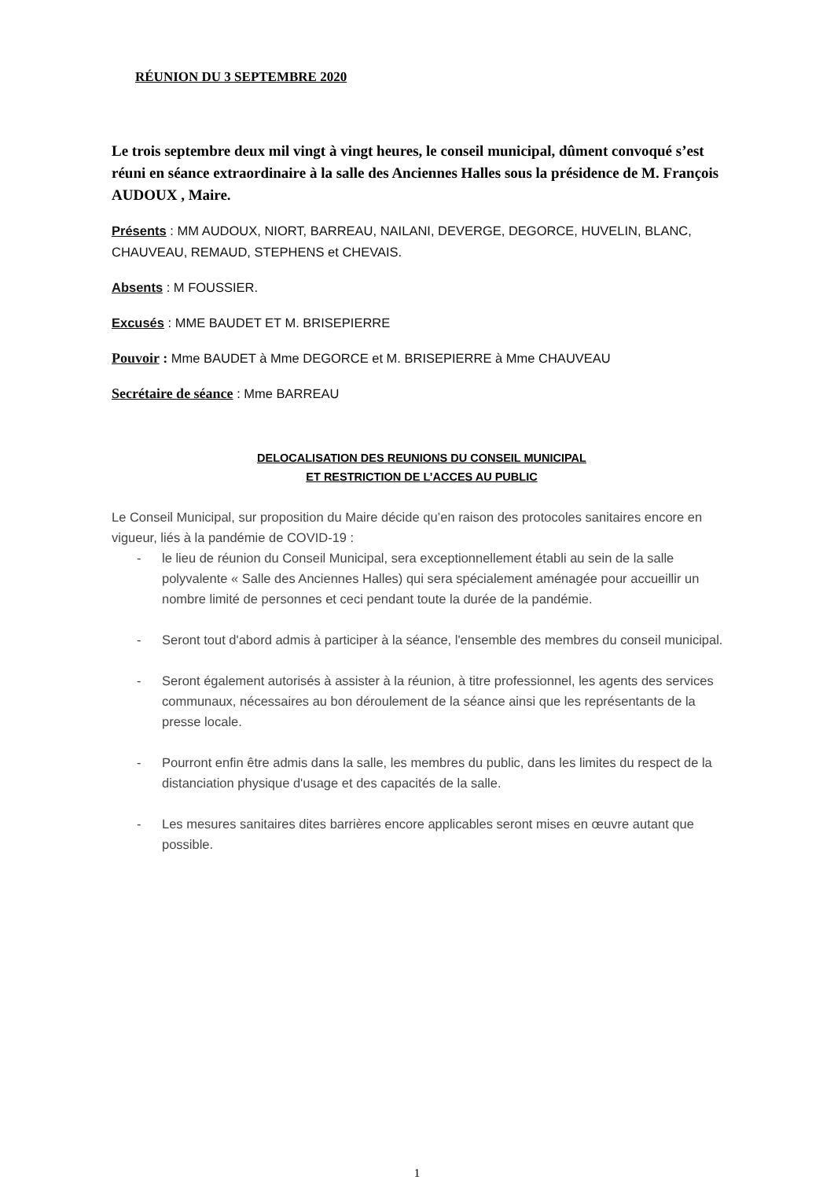RÉUNION DU 3 SEPTEMBRE 2020
Le trois septembre deux mil vingt à vingt heures, le conseil municipal, dûment convoqué s’est réuni en séance extraordinaire à la salle des Anciennes Halles sous la présidence de M. François AUDOUX , Maire.
Présents : MM AUDOUX, NIORT, BARREAU, NAILANI, DEVERGE, DEGORCE, HUVELIN, BLANC, CHAUVEAU, REMAUD, STEPHENS et CHEVAIS.
Absents : M FOUSSIER.
Excusés : MME BAUDET ET M. BRISEPIERRE
Pouvoir : Mme BAUDET à Mme DEGORCE et M. BRISEPIERRE à Mme CHAUVEAU
Secrétaire de séance : Mme BARREAU
DELOCALISATION DES REUNIONS DU CONSEIL MUNICIPAL
ET RESTRICTION DE L’ACCES AU PUBLIC
Le Conseil Municipal, sur proposition du Maire décide qu’en raison des protocoles sanitaires encore en vigueur, liés à la pandémie de COVID-19 :
- le lieu de réunion du Conseil Municipal, sera exceptionnellement établi au sein de la salle polyvalente « Salle des Anciennes Halles) qui sera spécialement aménagée pour accueillir un nombre limité de personnes et ceci pendant toute la durée de la pandémie.
- Seront tout d'abord admis à participer à la séance, l'ensemble des membres du conseil municipal.
- Seront également autorisés à assister à la réunion, à titre professionnel, les agents des services communaux, nécessaires au bon déroulement de la séance ainsi que les représentants de la presse locale.
- Pourront enfin être admis dans la salle, les membres du public, dans les limites du respect de la distanciation physique d'usage et des capacités de la salle.
- Les mesures sanitaires dites barrières encore applicables seront mises en œuvre autant que possible.
1